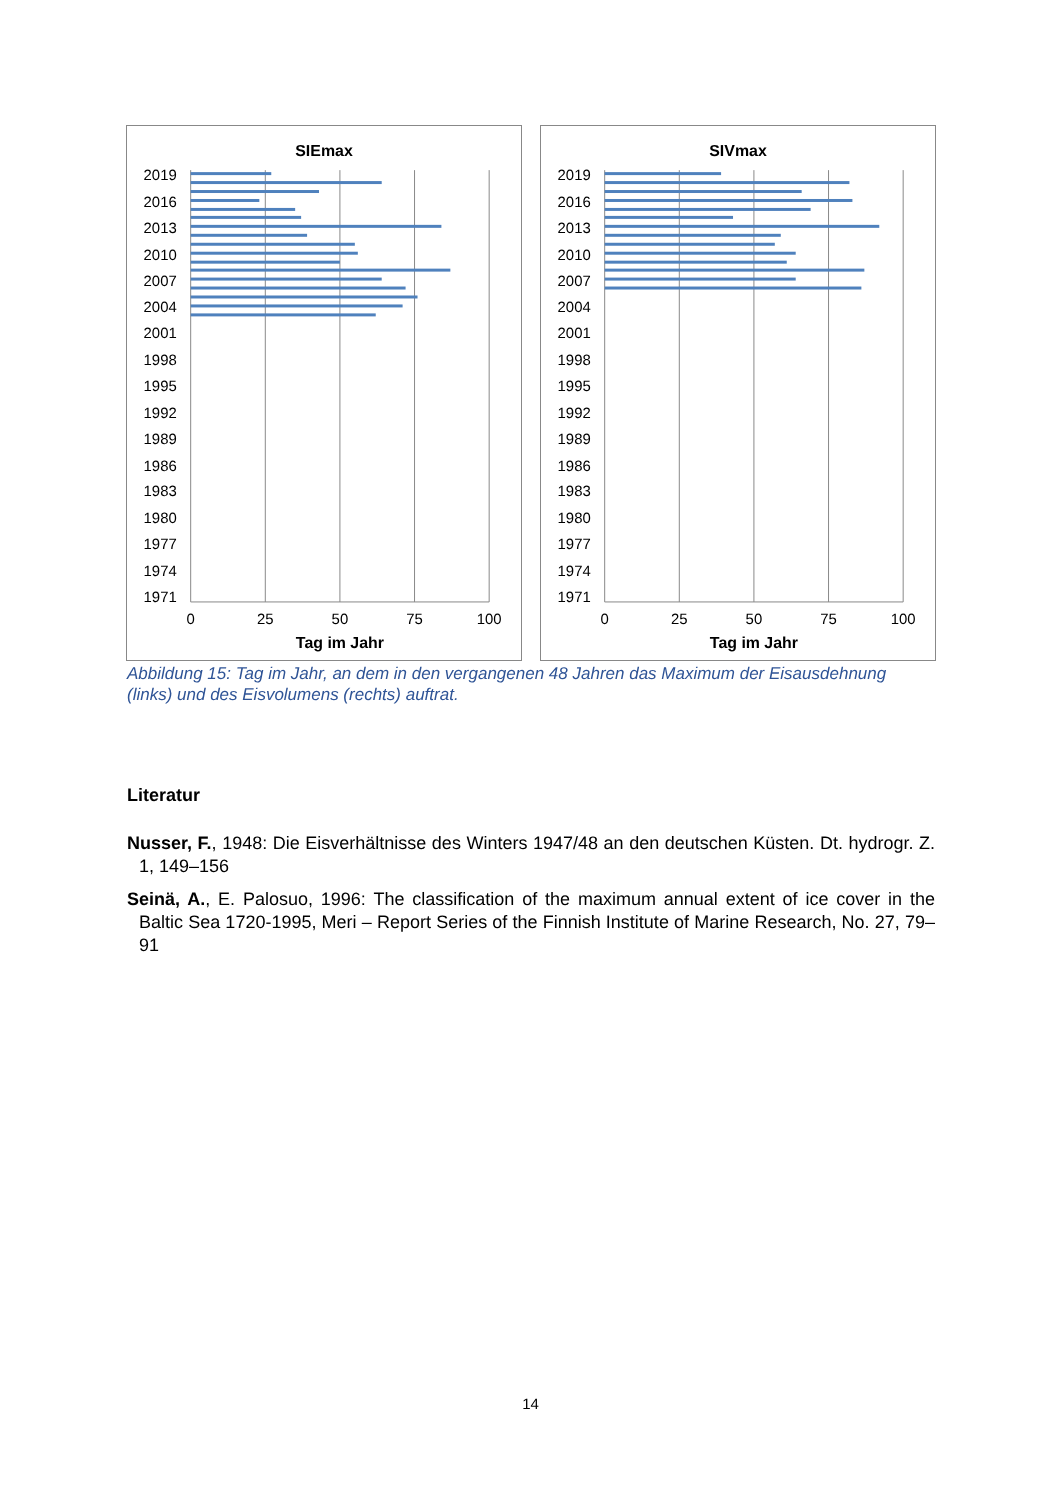SIEmax
2019
2016
2013
2010
2007
2004
2001
1998
1995
1992
1989
1986
1983
1980
1977
1974
1971
0
25
50
75
100
Tag im Jahr
SIVmax
2019
2016
2013
2010
2007
2004
2001
1998
1995
1992
1989
1986
1983
1980
1977
1974
1971
0
25
50
75
100
Tag im Jahr
Abbildung 15: Tag im Jahr, an dem in den vergangenen 48 Jahren das Maximum der Eisausdehnung (links) und des Eisvolumens (rechts) auftrat.
Literatur
Nusser, F., 1948: Die Eisverhältnisse des Winters 1947/48 an den deutschen Küsten. Dt. hydrogr. Z. 1, 149–156
Seinä, A., E. Palosuo, 1996: The classification of the maximum annual extent of ice cover in the Baltic Sea 1720-1995, Meri – Report Series of the Finnish Institute of Marine Research, No. 27, 79–91
14